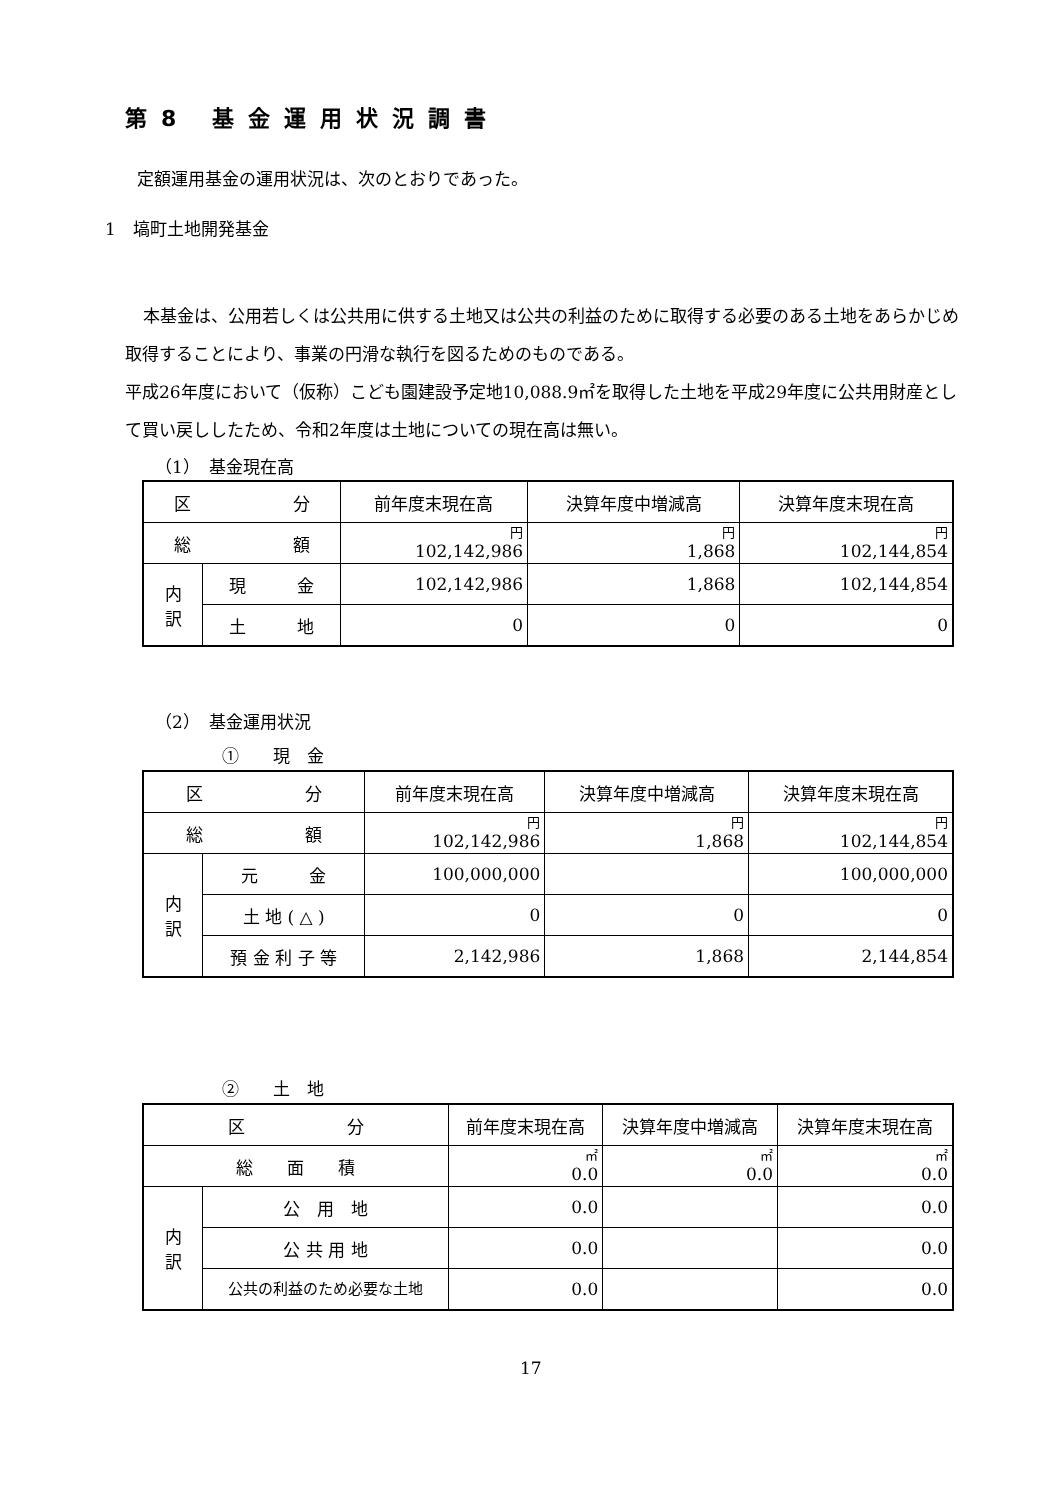第8 基金運用状況調書
定額運用基金の運用状況は、次のとおりであった。
1　塙町土地開発基金
本基金は、公用若しくは公共用に供する土地又は公共の利益のために取得する必要のある土地をあらかじめ取得することにより、事業の円滑な執行を図るためのものである。
平成26年度において（仮称）こども園建設予定地10,088.9㎡を取得した土地を平成29年度に公共用財産として買い戻ししたため、令和2年度は土地についての現在高は無い。
（1）　基金現在高
| 区 分 | | 前年度末現在高 | 決算年度中増減高 | 決算年度末現在高 |
| --- | --- | --- | --- | --- |
| 総 額 | | 円 102,142,986 | 円 1,868 | 円 102,144,854 |
| 内 訳 | 現 金 | 102,142,986 | 1,868 | 102,144,854 |
| | 土 地 | 0 | 0 | 0 |
（2）　基金運用状況
①　　現　金
| 区 分 | | 前年度末現在高 | 決算年度中増減高 | 決算年度末現在高 |
| --- | --- | --- | --- | --- |
| 総 額 | | 円 102,142,986 | 円 1,868 | 円 102,144,854 |
| 内 訳 | 元 金 | 100,000,000 | | 100,000,000 |
| | 土 地 ( △ ) | 0 | 0 | 0 |
| | 預 金 利 子 等 | 2,142,986 | 1,868 | 2,144,854 |
②　　土　地
| 区 分 | | 前年度末現在高 | 決算年度中増減高 | 決算年度末現在高 |
| --- | --- | --- | --- | --- |
| 総 面 積 | | ㎡ 0.0 | ㎡ 0.0 | ㎡ 0.0 |
| 内 訳 | 公 用 地 | 0.0 | | 0.0 |
| | 公 共 用 地 | 0.0 | | 0.0 |
| | 公共の利益のため必要な土地 | 0.0 | | 0.0 |
17